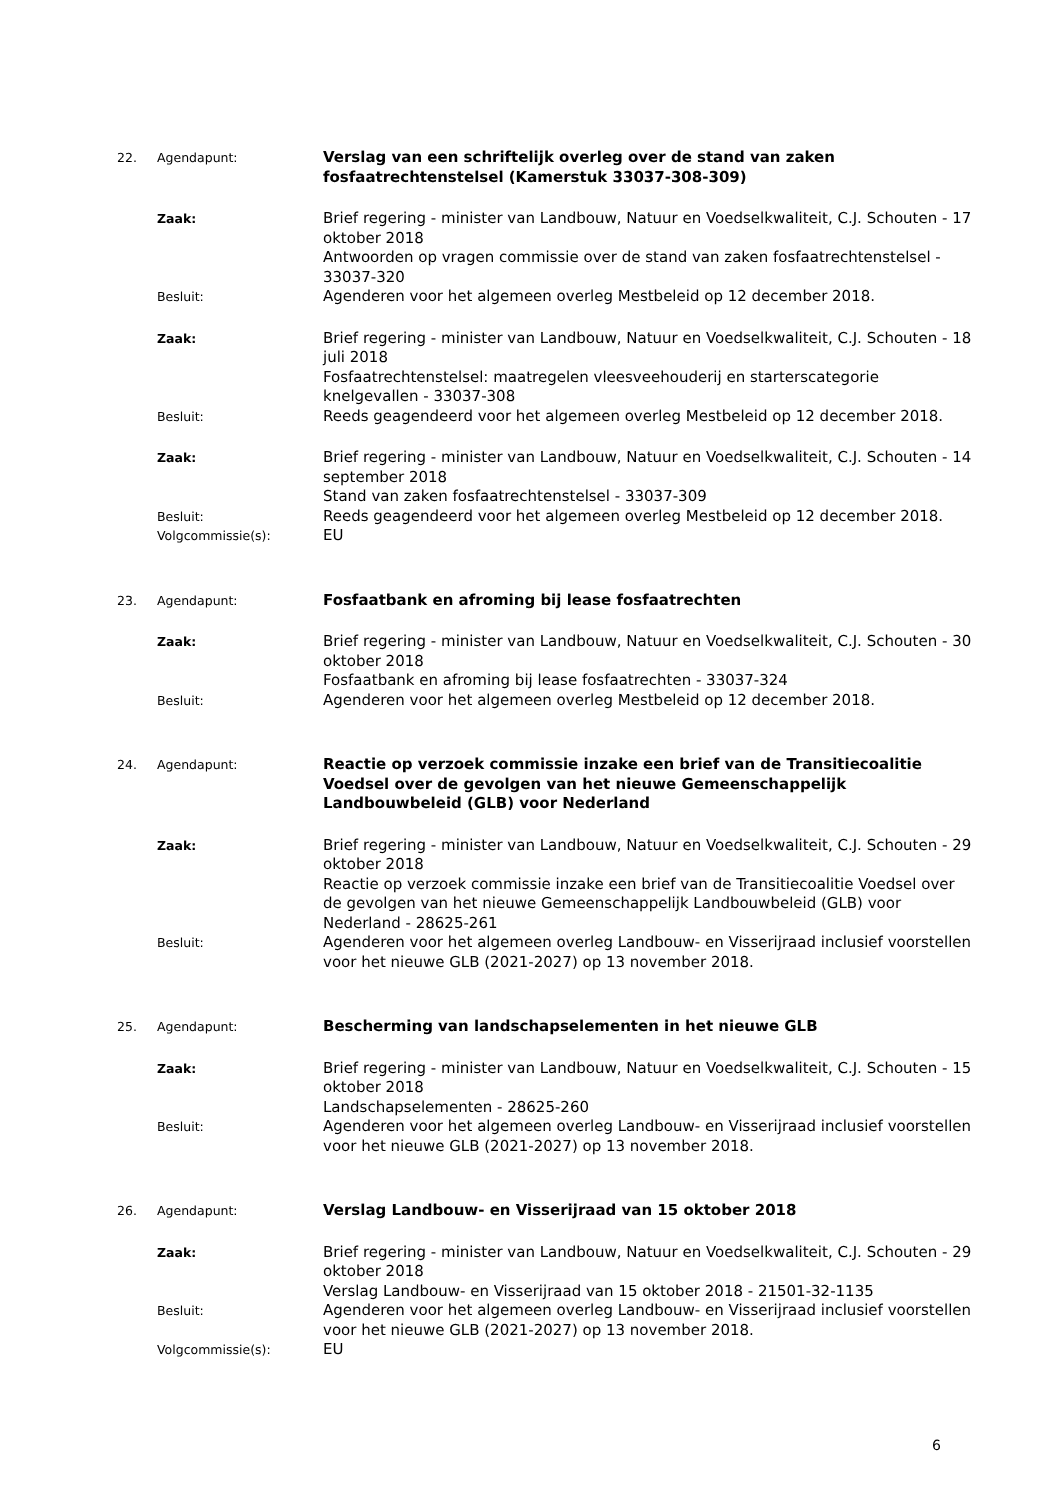22. Agendapunt:
Verslag van een schriftelijk overleg over de stand van zaken fosfaatrechtenstelsel (Kamerstuk 33037-308-309)
Zaak:
Brief regering - minister van Landbouw, Natuur en Voedselkwaliteit, C.J. Schouten - 17 oktober 2018
Antwoorden op vragen commissie over de stand van zaken fosfaatrechtenstelsel - 33037-320
Besluit:
Agenderen voor het algemeen overleg Mestbeleid op 12 december 2018.
Zaak:
Brief regering - minister van Landbouw, Natuur en Voedselkwaliteit, C.J. Schouten - 18 juli 2018
Fosfaatrechtenstelsel: maatregelen vleesveehouderij en starterscategorie knelgevallen - 33037-308
Besluit:
Reeds geagendeerd voor het algemeen overleg Mestbeleid op 12 december 2018.
Zaak:
Brief regering - minister van Landbouw, Natuur en Voedselkwaliteit, C.J. Schouten - 14 september 2018
Stand van zaken fosfaatrechtenstelsel - 33037-309
Besluit:
Reeds geagendeerd voor het algemeen overleg Mestbeleid op 12 december 2018.
Volgcommissie(s):
EU
23. Agendapunt:
Fosfaatbank en afroming bij lease fosfaatrechten
Zaak:
Brief regering - minister van Landbouw, Natuur en Voedselkwaliteit, C.J. Schouten - 30 oktober 2018
Fosfaatbank en afroming bij lease fosfaatrechten - 33037-324
Besluit:
Agenderen voor het algemeen overleg Mestbeleid op 12 december 2018.
24. Agendapunt:
Reactie op verzoek commissie inzake een brief van de Transitiecoalitie Voedsel over de gevolgen van het nieuwe Gemeenschappelijk Landbouwbeleid (GLB) voor Nederland
Zaak:
Brief regering - minister van Landbouw, Natuur en Voedselkwaliteit, C.J. Schouten - 29 oktober 2018
Reactie op verzoek commissie inzake een brief van de Transitiecoalitie Voedsel over de gevolgen van het nieuwe Gemeenschappelijk Landbouwbeleid (GLB) voor Nederland - 28625-261
Besluit:
Agenderen voor het algemeen overleg Landbouw- en Visserijraad inclusief voorstellen voor het nieuwe GLB (2021-2027) op 13 november 2018.
25. Agendapunt:
Bescherming van landschapselementen in het nieuwe GLB
Zaak:
Brief regering - minister van Landbouw, Natuur en Voedselkwaliteit, C.J. Schouten - 15 oktober 2018
Landschapselementen - 28625-260
Besluit:
Agenderen voor het algemeen overleg Landbouw- en Visserijraad inclusief voorstellen voor het nieuwe GLB (2021-2027) op 13 november 2018.
26. Agendapunt:
Verslag Landbouw- en Visserijraad van 15 oktober 2018
Zaak:
Brief regering - minister van Landbouw, Natuur en Voedselkwaliteit, C.J. Schouten - 29 oktober 2018
Verslag Landbouw- en Visserijraad van 15 oktober 2018 - 21501-32-1135
Besluit:
Agenderen voor het algemeen overleg Landbouw- en Visserijraad inclusief voorstellen voor het nieuwe GLB (2021-2027) op 13 november 2018.
Volgcommissie(s):
EU
6